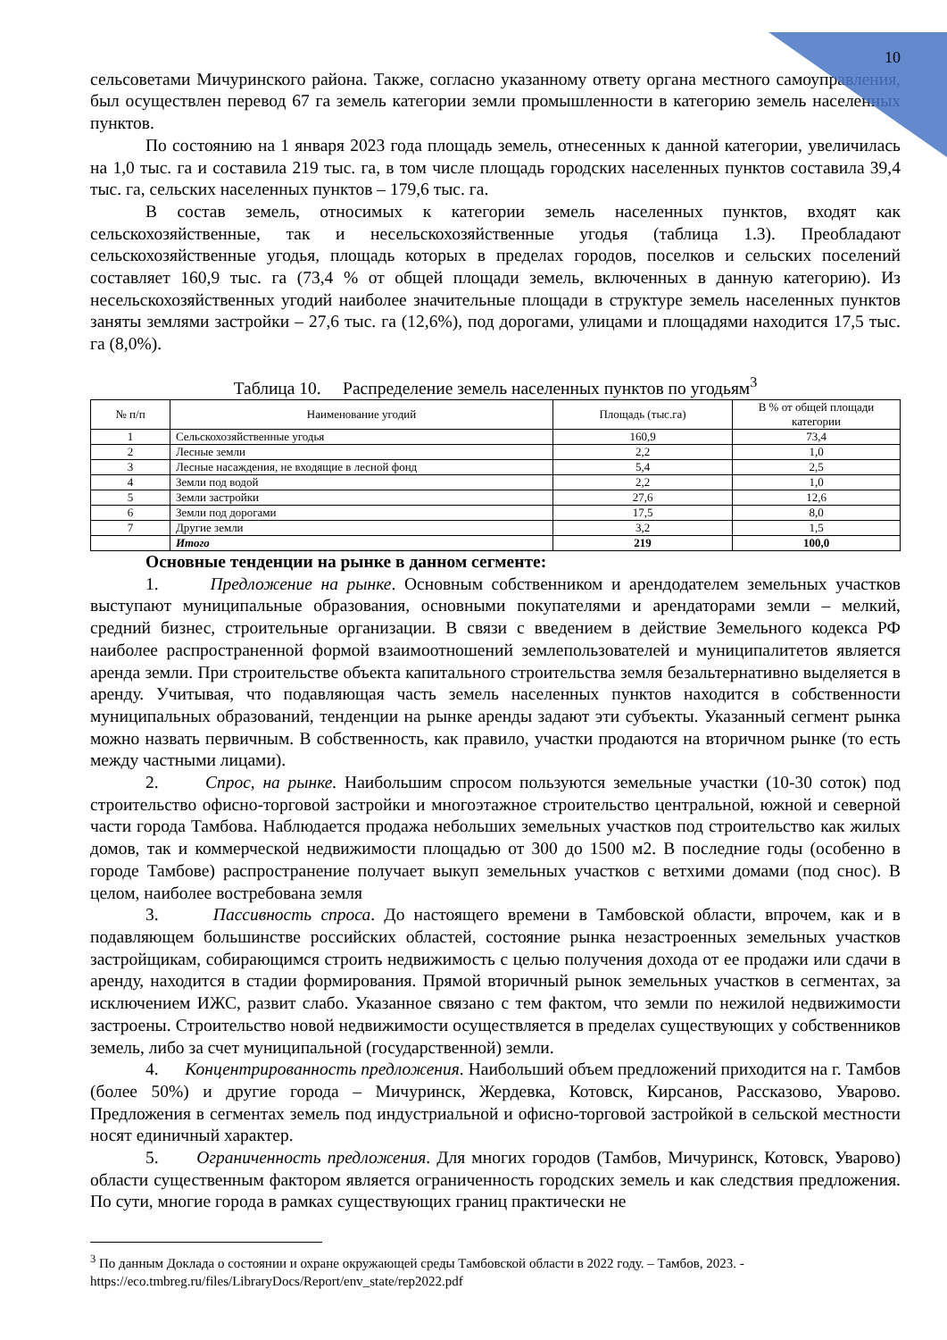10
сельсоветами Мичуринского района. Также, согласно указанному ответу органа местного самоуправления, был осуществлен перевод 67 га земель категории земли промышленности в категорию земель населенных пунктов.
По состоянию на 1 января 2023 года площадь земель, отнесенных к данной категории, увеличилась на 1,0 тыс. га и составила 219 тыс. га, в том числе площадь городских населенных пунктов составила 39,4 тыс. га, сельских населенных пунктов – 179,6 тыс. га.
В состав земель, относимых к категории земель населенных пунктов, входят как сельскохозяйственные, так и несельскохозяйственные угодья (таблица 1.3). Преобладают сельскохозяйственные угодья, площадь которых в пределах городов, поселков и сельских поселений составляет 160,9 тыс. га (73,4 % от общей площади земель, включенных в данную категорию). Из несельскохозяйственных угодий наиболее значительные площади в структуре земель населенных пунктов заняты землями застройки – 27,6 тыс. га (12,6%), под дорогами, улицами и площадями находится 17,5 тыс. га (8,0%).
Таблица 10. Распределение земель населенных пунктов по угодьям<sup>3</sup>
| № п/п | Наименование угодий | Площадь (тыс.га) | В % от общей площади категории |
| --- | --- | --- | --- |
| 1 | Сельскохозяйственные угодья | 160,9 | 73,4 |
| 2 | Лесные земли | 2,2 | 1,0 |
| 3 | Лесные насаждения, не входящие в лесной фонд | 5,4 | 2,5 |
| 4 | Земли под водой | 2,2 | 1,0 |
| 5 | Земли застройки | 27,6 | 12,6 |
| 6 | Земли под дорогами | 17,5 | 8,0 |
| 7 | Другие земли | 3,2 | 1,5 |
| | Итого | 219 | 100,0 |
Основные тенденции на рынке в данном сегменте:
1. Предложение на рынке. Основным собственником и арендодателем земельных участков выступают муниципальные образования, основными покупателями и арендаторами земли – мелкий, средний бизнес, строительные организации. В связи с введением в действие Земельного кодекса РФ наиболее распространенной формой взаимоотношений землепользователей и муниципалитетов является аренда земли. При строительстве объекта капитального строительства земля безальтернативно выделяется в аренду. Учитывая, что подавляющая часть земель населенных пунктов находится в собственности муниципальных образований, тенденции на рынке аренды задают эти субъекты. Указанный сегмент рынка можно назвать первичным. В собственность, как правило, участки продаются на вторичном рынке (то есть между частными лицами).
2. Спрос, на рынке. Наибольшим спросом пользуются земельные участки (10-30 соток) под строительство офисно-торговой застройки и многоэтажное строительство центральной, южной и северной части города Тамбова. Наблюдается продажа небольших земельных участков под строительство как жилых домов, так и коммерческой недвижимости площадью от 300 до 1500 м2. В последние годы (особенно в городе Тамбове) распространение получает выкуп земельных участков с ветхими домами (под снос). В целом, наиболее востребована земля
3. Пассивность спроса. До настоящего времени в Тамбовской области, впрочем, как и в подавляющем большинстве российских областей, состояние рынка незастроенных земельных участков застройщикам, собирающимся строить недвижимость с целью получения дохода от ее продажи или сдачи в аренду, находится в стадии формирования. Прямой вторичный рынок земельных участков в сегментах, за исключением ИЖС, развит слабо. Указанное связано с тем фактом, что земли по нежилой недвижимости застроены. Строительство новой недвижимости осуществляется в пределах существующих у собственников земель, либо за счет муниципальной (государственной) земли.
4. Концентрированность предложения. Наибольший объем предложений приходится на г. Тамбов (более 50%) и другие города – Мичуринск, Жердевка, Котовск, Кирсанов, Рассказово, Уварово. Предложения в сегментах земель под индустриальной и офисно-торговой застройкой в сельской местности носят единичный характер.
5. Ограниченность предложения. Для многих городов (Тамбов, Мичуринск, Котовск, Уварово) области существенным фактором является ограниченность городских земель и как следствия предложения. По сути, многие города в рамках существующих границ практически не
<sup>3</sup> По данным Доклада о состоянии и охране окружающей среды Тамбовской области в 2022 году. – Тамбов, 2023. - https://eco.tmbreg.ru/files/LibraryDocs/Report/env_state/rep2022.pdf